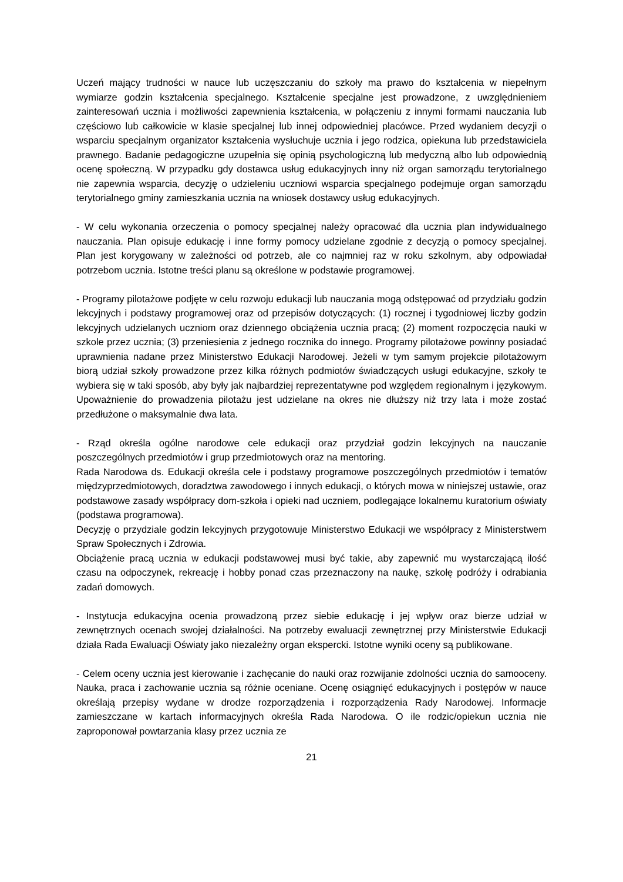Uczeń mający trudności w nauce lub uczęszczaniu do szkoły ma prawo do kształcenia w niepełnym wymiarze godzin kształcenia specjalnego. Kształcenie specjalne jest prowadzone, z uwzględnieniem zainteresowań ucznia i możliwości zapewnienia kształcenia, w połączeniu z innymi formami nauczania lub częściowo lub całkowicie w klasie specjalnej lub innej odpowiedniej placówce. Przed wydaniem decyzji o wsparciu specjalnym organizator kształcenia wysłuchuje ucznia i jego rodzica, opiekuna lub przedstawiciela prawnego. Badanie pedagogiczne uzupełnia się opinią psychologiczną lub medyczną albo lub odpowiednią ocenę społeczną. W przypadku gdy dostawca usług edukacyjnych inny niż organ samorządu terytorialnego nie zapewnia wsparcia, decyzję o udzieleniu uczniowi wsparcia specjalnego podejmuje organ samorządu terytorialnego gminy zamieszkania ucznia na wniosek dostawcy usług edukacyjnych.
- W celu wykonania orzeczenia o pomocy specjalnej należy opracować dla ucznia plan indywidualnego nauczania. Plan opisuje edukację i inne formy pomocy udzielane zgodnie z decyzją o pomocy specjalnej. Plan jest korygowany w zależności od potrzeb, ale co najmniej raz w roku szkolnym, aby odpowiadał potrzebom ucznia. Istotne treści planu są określone w podstawie programowej.
- Programy pilotażowe podjęte w celu rozwoju edukacji lub nauczania mogą odstępować od przydziału godzin lekcyjnych i podstawy programowej oraz od przepisów dotyczących: (1) rocznej i tygodniowej liczby godzin lekcyjnych udzielanych uczniom oraz dziennego obciążenia ucznia pracą; (2) moment rozpoczęcia nauki w szkole przez ucznia; (3) przeniesienia z jednego rocznika do innego. Programy pilotażowe powinny posiadać uprawnienia nadane przez Ministerstwo Edukacji Narodowej. Jeżeli w tym samym projekcie pilotażowym biorą udział szkoły prowadzone przez kilka różnych podmiotów świadczących usługi edukacyjne, szkoły te wybiera się w taki sposób, aby były jak najbardziej reprezentatywne pod względem regionalnym i językowym. Upoważnienie do prowadzenia pilotażu jest udzielane na okres nie dłuższy niż trzy lata i może zostać przedłużone o maksymalnie dwa lata.
- Rząd określa ogólne narodowe cele edukacji oraz przydział godzin lekcyjnych na nauczanie poszczególnych przedmiotów i grup przedmiotowych oraz na mentoring.
Rada Narodowa ds. Edukacji określa cele i podstawy programowe poszczególnych przedmiotów i tematów międzyprzedmiotowych, doradztwa zawodowego i innych edukacji, o których mowa w niniejszej ustawie, oraz podstawowe zasady współpracy dom-szkoła i opieki nad uczniem, podlegające lokalnemu kuratorium oświaty (podstawa programowa).
Decyzję o przydziale godzin lekcyjnych przygotowuje Ministerstwo Edukacji we współpracy z Ministerstwem Spraw Społecznych i Zdrowia.
Obciążenie pracą ucznia w edukacji podstawowej musi być takie, aby zapewnić mu wystarczającą ilość czasu na odpoczynek, rekreację i hobby ponad czas przeznaczony na naukę, szkołę podróży i odrabiania zadań domowych.
- Instytucja edukacyjna ocenia prowadzoną przez siebie edukację i jej wpływ oraz bierze udział w zewnętrznych ocenach swojej działalności. Na potrzeby ewaluacji zewnętrznej przy Ministerstwie Edukacji działa Rada Ewaluacji Oświaty jako niezależny organ ekspercki. Istotne wyniki oceny są publikowane.
- Celem oceny ucznia jest kierowanie i zachęcanie do nauki oraz rozwijanie zdolności ucznia do samooceny. Nauka, praca i zachowanie ucznia są różnie oceniane. Ocenę osiągnięć edukacyjnych i postępów w nauce określają przepisy wydane w drodze rozporządzenia i rozporządzenia Rady Narodowej. Informacje zamieszczane w kartach informacyjnych określa Rada Narodowa. O ile rodzic/opiekun ucznia nie zaproponował powtarzania klasy przez ucznia ze
21